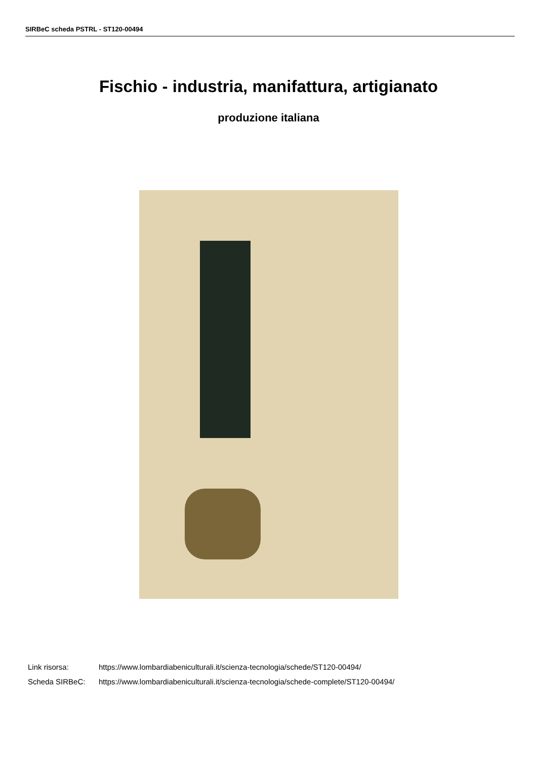SIRBeC scheda PSTRL - ST120-00494
Fischio - industria, manifattura, artigianato
produzione italiana
| Link risorsa: | https://www.lombardiabeniculturali.it/scienza-tecnologia/schede/ST120-00494/ |
| Scheda SIRBeC: | https://www.lombardiabeniculturali.it/scienza-tecnologia/schede-complete/ST120-00494/ |